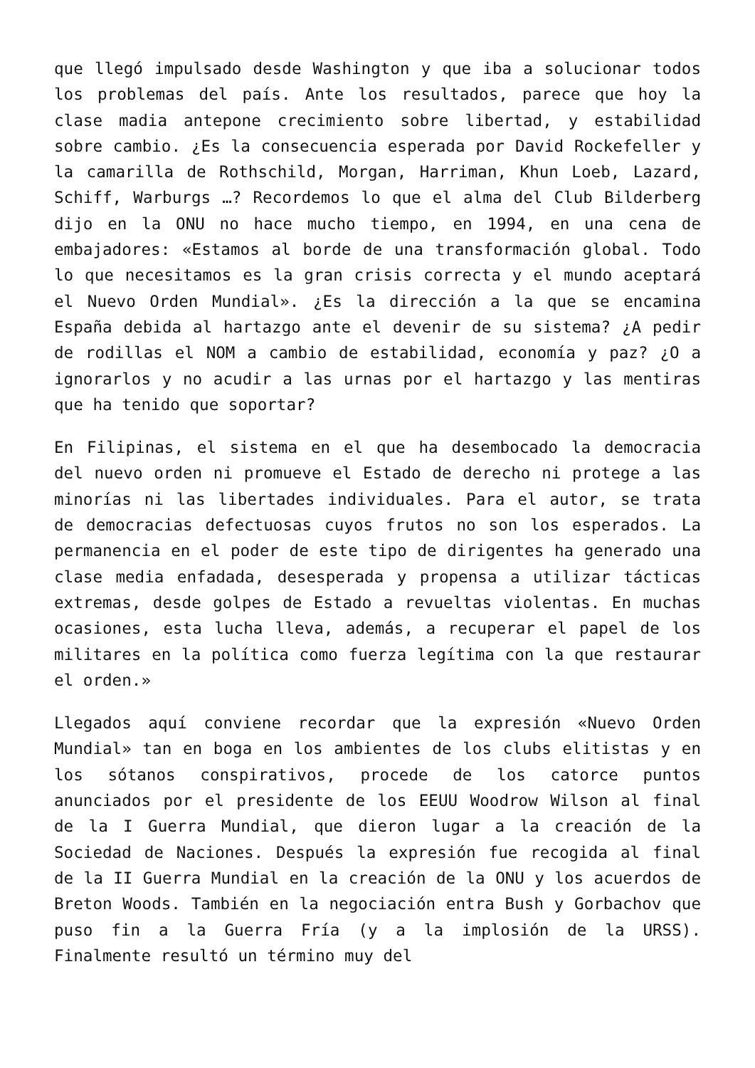que llegó impulsado desde Washington y que iba a solucionar todos los problemas del país. Ante los resultados, parece que hoy la clase madia antepone crecimiento sobre libertad, y estabilidad sobre cambio. ¿Es la consecuencia esperada por David Rockefeller y la camarilla de Rothschild, Morgan, Harriman, Khun Loeb, Lazard, Schiff, Warburgs …? Recordemos lo que el alma del Club Bilderberg dijo en la ONU no hace mucho tiempo, en 1994, en una cena de embajadores: «Estamos al borde de una transformación global. Todo lo que necesitamos es la gran crisis correcta y el mundo aceptará el Nuevo Orden Mundial». ¿Es la dirección a la que se encamina España debida al hartazgo ante el devenir de su sistema? ¿A pedir de rodillas el NOM a cambio de estabilidad, economía y paz? ¿O a ignorarlos y no acudir a las urnas por el hartazgo y las mentiras que ha tenido que soportar?
En Filipinas, el sistema en el que ha desembocado la democracia del nuevo orden ni promueve el Estado de derecho ni protege a las minorías ni las libertades individuales. Para el autor, se trata de democracias defectuosas cuyos frutos no son los esperados. La permanencia en el poder de este tipo de dirigentes ha generado una clase media enfadada, desesperada y propensa a utilizar tácticas extremas, desde golpes de Estado a revueltas violentas. En muchas ocasiones, esta lucha lleva, además, a recuperar el papel de los militares en la política como fuerza legítima con la que restaurar el orden.»
Llegados aquí conviene recordar que la expresión «Nuevo Orden Mundial» tan en boga en los ambientes de los clubs elitistas y en los sótanos conspirativos, procede de los catorce puntos anunciados por el presidente de los EEUU Woodrow Wilson al final de la I Guerra Mundial, que dieron lugar a la creación de la Sociedad de Naciones. Después la expresión fue recogida al final de la II Guerra Mundial en la creación de la ONU y los acuerdos de Breton Woods. También en la negociación entra Bush y Gorbachov que puso fin a la Guerra Fría (y a la implosión de la URSS). Finalmente resultó un término muy del